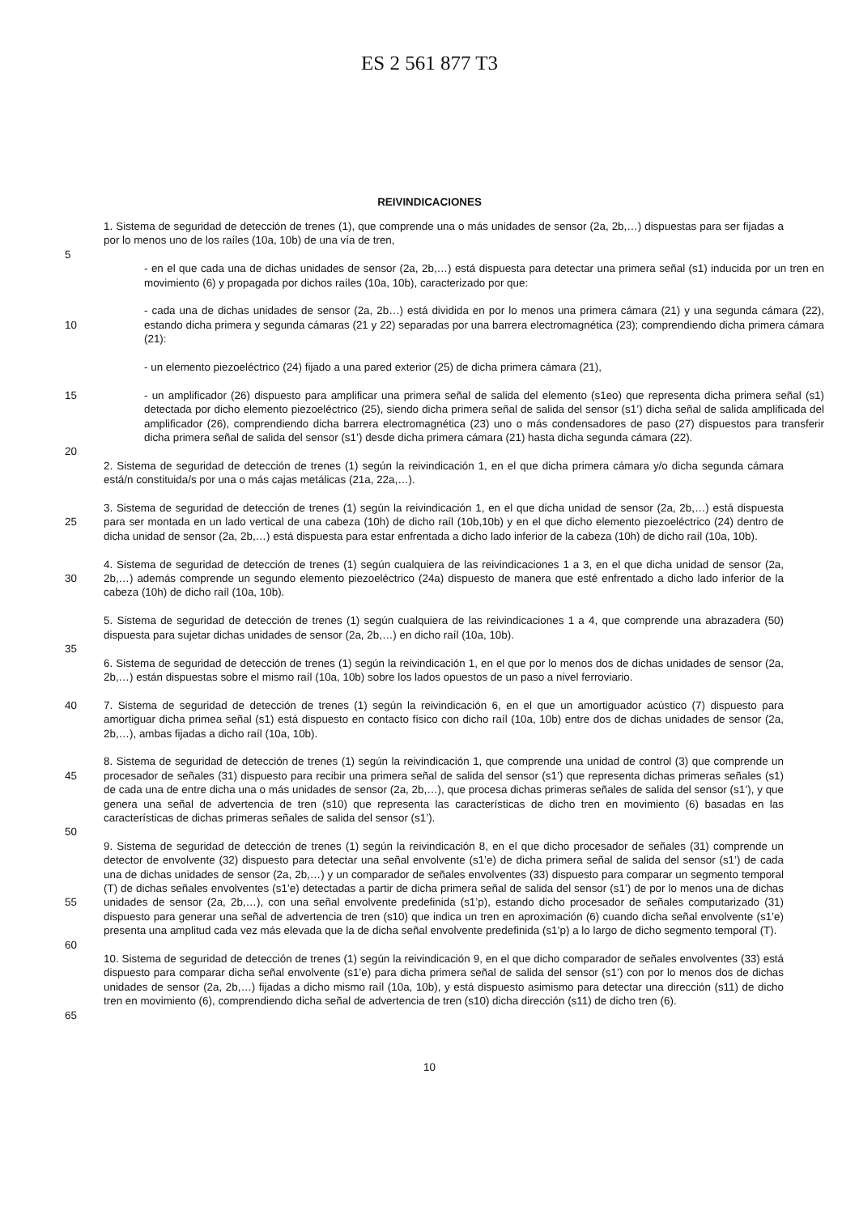ES 2 561 877 T3
REIVINDICACIONES
1. Sistema de seguridad de detección de trenes (1), que comprende una o más unidades de sensor (2a, 2b,…) dispuestas para ser fijadas a por lo menos uno de los raíles (10a, 10b) de una vía de tren,
5
- en el que cada una de dichas unidades de sensor (2a, 2b,…) está dispuesta para detectar una primera señal (s1) inducida por un tren en movimiento (6) y propagada por dichos raíles (10a, 10b), caracterizado por que:
10 - cada una de dichas unidades de sensor (2a, 2b…) está dividida en por lo menos una primera cámara (21) y una segunda cámara (22), estando dicha primera y segunda cámaras (21 y 22) separadas por una barrera electromagnética (23); comprendiendo dicha primera cámara (21):
- un elemento piezoeléctrico (24) fijado a una pared exterior (25) de dicha primera cámara (21),
15 - un amplificador (26) dispuesto para amplificar una primera señal de salida del elemento (s1eo) que representa dicha primera señal (s1) detectada por dicho elemento piezoeléctrico (25), siendo dicha primera señal de salida del sensor (s1’) dicha señal de salida amplificada del amplificador (26), comprendiendo dicha barrera electromagnética (23) uno o más condensadores de paso (27) dispuestos para transferir dicha primera señal de salida del sensor (s1’) desde dicha primera cámara (21) hasta dicha segunda cámara (22).
20
2. Sistema de seguridad de detección de trenes (1) según la reivindicación 1, en el que dicha primera cámara y/o dicha segunda cámara está/n constituida/s por una o más cajas metálicas (21a, 22a,…).
25 3. Sistema de seguridad de detección de trenes (1) según la reivindicación 1, en el que dicha unidad de sensor (2a, 2b,…) está dispuesta para ser montada en un lado vertical de una cabeza (10h) de dicho raíl (10b,10b) y en el que dicho elemento piezoeléctrico (24) dentro de dicha unidad de sensor (2a, 2b,…) está dispuesta para estar enfrentada a dicho lado inferior de la cabeza (10h) de dicho raíl (10a, 10b).
30 4. Sistema de seguridad de detección de trenes (1) según cualquiera de las reivindicaciones 1 a 3, en el que dicha unidad de sensor (2a, 2b,…) además comprende un segundo elemento piezoeléctrico (24a) dispuesto de manera que esté enfrentado a dicho lado inferior de la cabeza (10h) de dicho raíl (10a, 10b).
5. Sistema de seguridad de detección de trenes (1) según cualquiera de las reivindicaciones 1 a 4, que comprende una abrazadera (50) dispuesta para sujetar dichas unidades de sensor (2a, 2b,…) en dicho raíl (10a, 10b).
35
6. Sistema de seguridad de detección de trenes (1) según la reivindicación 1, en el que por lo menos dos de dichas unidades de sensor (2a, 2b,…) están dispuestas sobre el mismo raíl (10a, 10b) sobre los lados opuestos de un paso a nivel ferroviario.
40 7. Sistema de seguridad de detección de trenes (1) según la reivindicación 6, en el que un amortiguador acústico (7) dispuesto para amortiguar dicha primea señal (s1) está dispuesto en contacto físico con dicho raíl (10a, 10b) entre dos de dichas unidades de sensor (2a, 2b,…), ambas fijadas a dicho raíl (10a, 10b).
45 8. Sistema de seguridad de detección de trenes (1) según la reivindicación 1, que comprende una unidad de control (3) que comprende un procesador de señales (31) dispuesto para recibir una primera señal de salida del sensor (s1’) que representa dichas primeras señales (s1) de cada una de entre dicha una o más unidades de sensor (2a, 2b,…), que procesa dichas primeras señales de salida del sensor (s1’), y que genera una señal de advertencia de tren (s10) que representa las características de dicho tren en movimiento (6) basadas en las características de dichas primeras señales de salida del sensor (s1’).
50
55 9. Sistema de seguridad de detección de trenes (1) según la reivindicación 8, en el que dicho procesador de señales (31) comprende un detector de envolvente (32) dispuesto para detectar una señal envolvente (s1’e) de dicha primera señal de salida del sensor (s1’) de cada una de dichas unidades de sensor (2a, 2b,…) y un comparador de señales envolventes (33) dispuesto para comparar un segmento temporal (T) de dichas señales envolventes (s1’e) detectadas a partir de dicha primera señal de salida del sensor (s1’) de por lo menos una de dichas unidades de sensor (2a, 2b,…), con una señal envolvente predefinida (s1’p), estando dicho procesador de señales computarizado (31) dispuesto para generar una señal de advertencia de tren (s10) que indica un tren en aproximación (6) cuando dicha señal envolvente (s1’e) presenta una amplitud cada vez más elevada que la de dicha señal envolvente predefinida (s1’p) a lo largo de dicho segmento temporal (T).
60
65 10. Sistema de seguridad de detección de trenes (1) según la reivindicación 9, en el que dicho comparador de señales envolventes (33) está dispuesto para comparar dicha señal envolvente (s1’e) para dicha primera señal de salida del sensor (s1’) con por lo menos dos de dichas unidades de sensor (2a, 2b,…) fijadas a dicho mismo raíl (10a, 10b), y está dispuesto asimismo para detectar una dirección (s11) de dicho tren en movimiento (6), comprendiendo dicha señal de advertencia de tren (s10) dicha dirección (s11) de dicho tren (6).
10